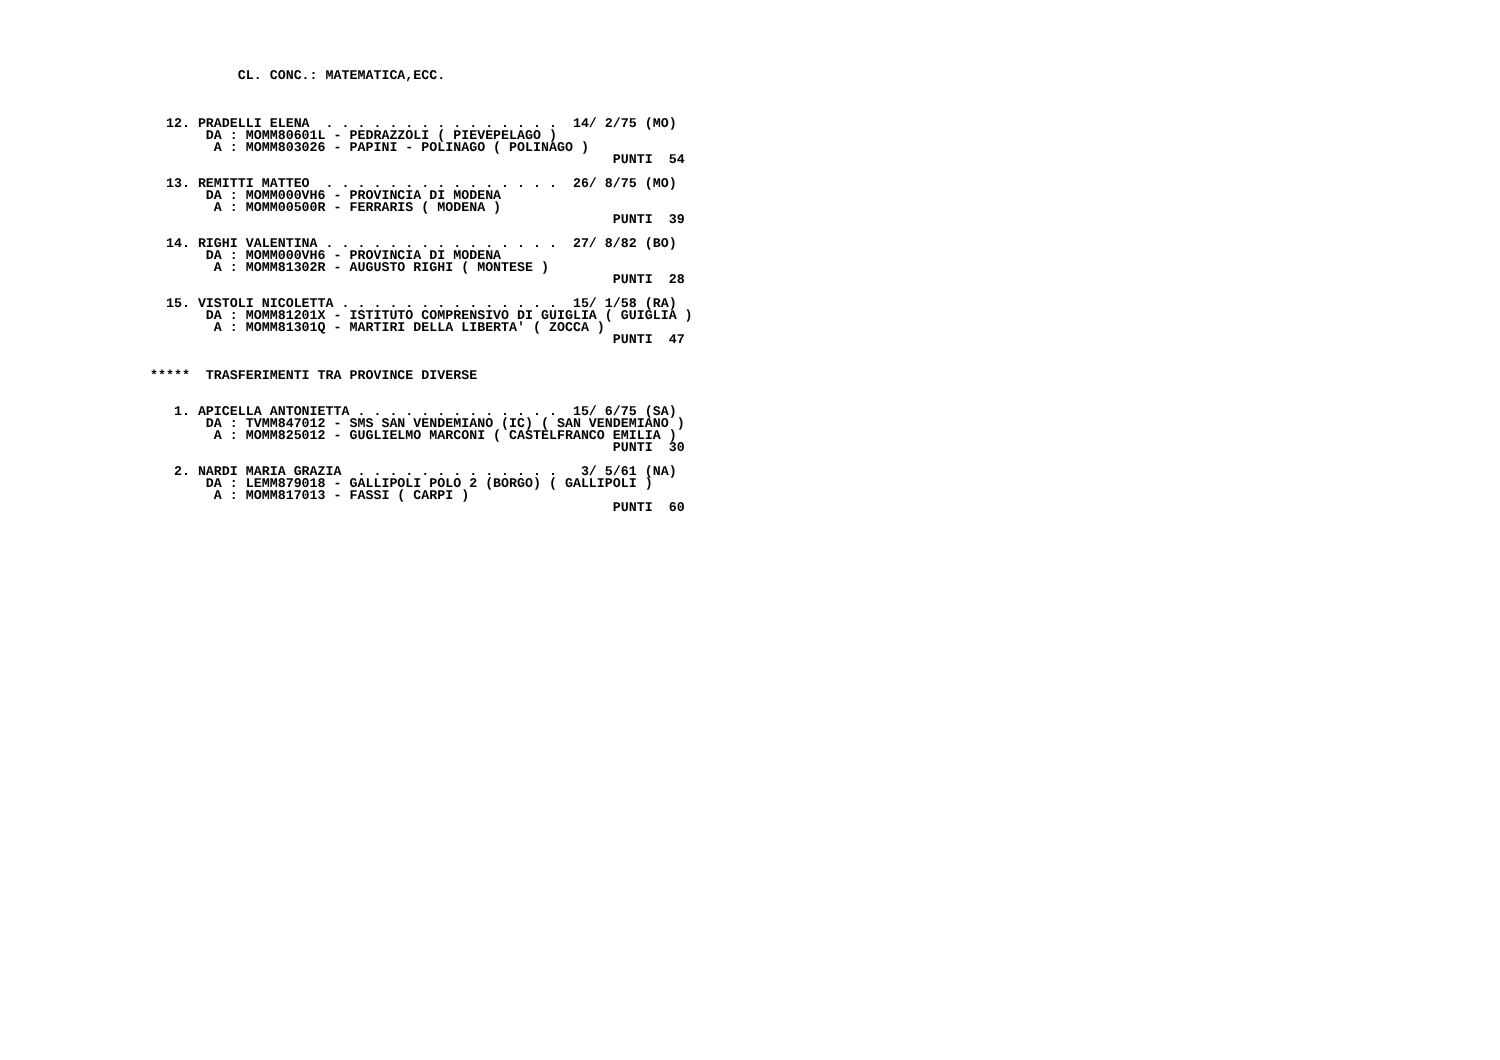CL. CONC.: MATEMATICA,ECC.



  12. PRADELLI ELENA  . . . . . . . . . . . . . . .  14/ 2/75 (MO)
       DA : MOMM80601L - PEDRAZZOLI ( PIEVEPELAGO )
        A : MOMM803026 - PAPINI - POLINAGO ( POLINAGO )
                                                          PUNTI  54

  13. REMITTI MATTEO  . . . . . . . . . . . . . . .  26/ 8/75 (MO)
       DA : MOMM000VH6 - PROVINCIA DI MODENA
        A : MOMM00500R - FERRARIS ( MODENA )
                                                          PUNTI  39

  14. RIGHI VALENTINA . . . . . . . . . . . . . . .  27/ 8/82 (BO)
       DA : MOMM000VH6 - PROVINCIA DI MODENA
        A : MOMM81302R - AUGUSTO RIGHI ( MONTESE )
                                                          PUNTI  28

  15. VISTOLI NICOLETTA . . . . . . . . . . . . . .  15/ 1/58 (RA)
       DA : MOMM81201X - ISTITUTO COMPRENSIVO DI GUIGLIA ( GUIGLIA )
        A : MOMM81301Q - MARTIRI DELLA LIBERTA' ( ZOCCA )
                                                          PUNTI  47


*****  TRASFERIMENTI TRA PROVINCE DIVERSE


   1. APICELLA ANTONIETTA . . . . . . . . . . . . .  15/ 6/75 (SA)
       DA : TVMM847012 - SMS SAN VENDEMIANO (IC) ( SAN VENDEMIANO )
        A : MOMM825012 - GUGLIELMO MARCONI ( CASTELFRANCO EMILIA )
                                                          PUNTI  30

   2. NARDI MARIA GRAZIA  . . . . . . . . . . . . .   3/ 5/61 (NA)
       DA : LEMM879018 - GALLIPOLI POLO 2 (BORGO) ( GALLIPOLI )
        A : MOMM817013 - FASSI ( CARPI )
                                                          PUNTI  60